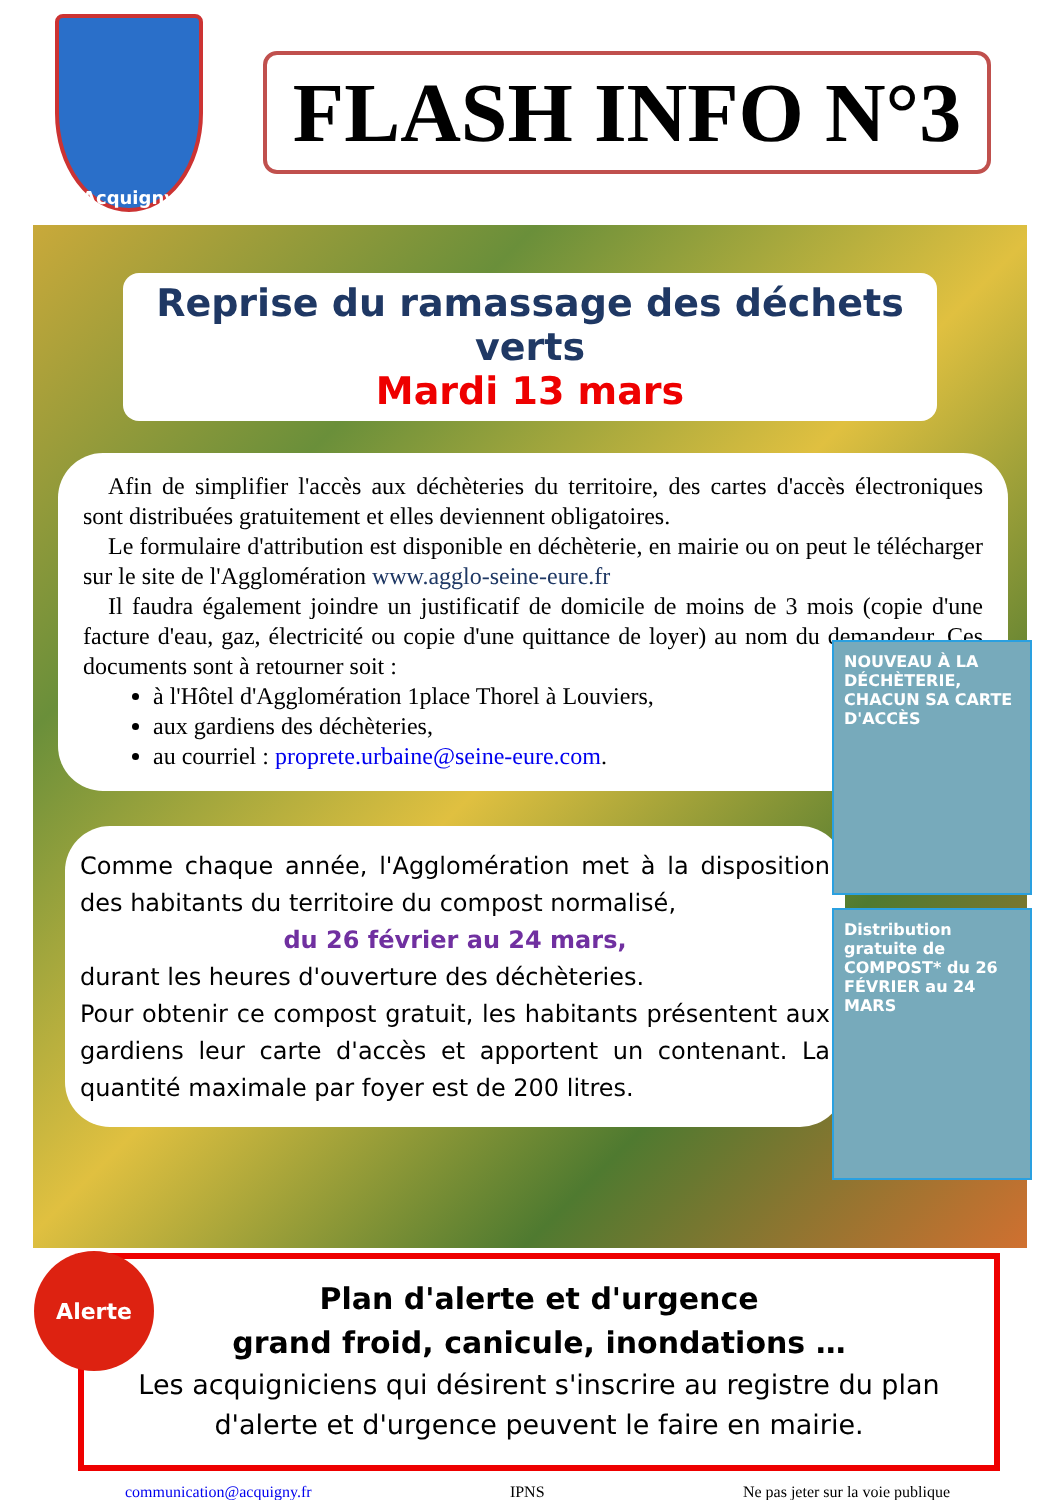Acquigny
FLASH INFO N°3
Reprise du ramassage des déchets verts
Mardi 13 mars
Afin de simplifier l'accès aux déchèteries du territoire, des cartes d'accès électroniques sont distribuées gratuitement et elles deviennent obligatoires.
Le formulaire d'attribution est disponible en déchèterie, en mairie ou on peut le télécharger sur le site de l'Agglomération www.agglo-seine-eure.fr
Il faudra également joindre un justificatif de domicile de moins de 3 mois (copie d'une facture d'eau, gaz, électricité ou copie d'une quittance de loyer) au nom du demandeur. Ces documents sont à retourner soit :
à l'Hôtel d'Agglomération 1place Thorel à Louviers,
aux gardiens des déchèteries,
au courriel : proprete.urbaine@seine-eure.com.
NOUVEAU À LA DÉCHÈTERIE, CHACUN SA CARTE D'ACCÈS
Comme chaque année, l'Agglomération met à la disposition des habitants du territoire du compost normalisé,
du 26 février au 24 mars,
durant les heures d'ouverture des déchèteries.
Pour obtenir ce compost gratuit, les habitants présentent aux gardiens leur carte d'accès et apportent un contenant. La quantité maximale par foyer est de 200 litres.
Distribution gratuite de COMPOST* du 26 FÉVRIER au 24 MARS
Alerte
Plan d'alerte et d'urgence
grand froid, canicule, inondations …
Les acquigniciens qui désirent s'inscrire au registre du plan d'alerte et d'urgence peuvent le faire en mairie.
communication@acquigny.fr IPNS Ne pas jeter sur la voie publique